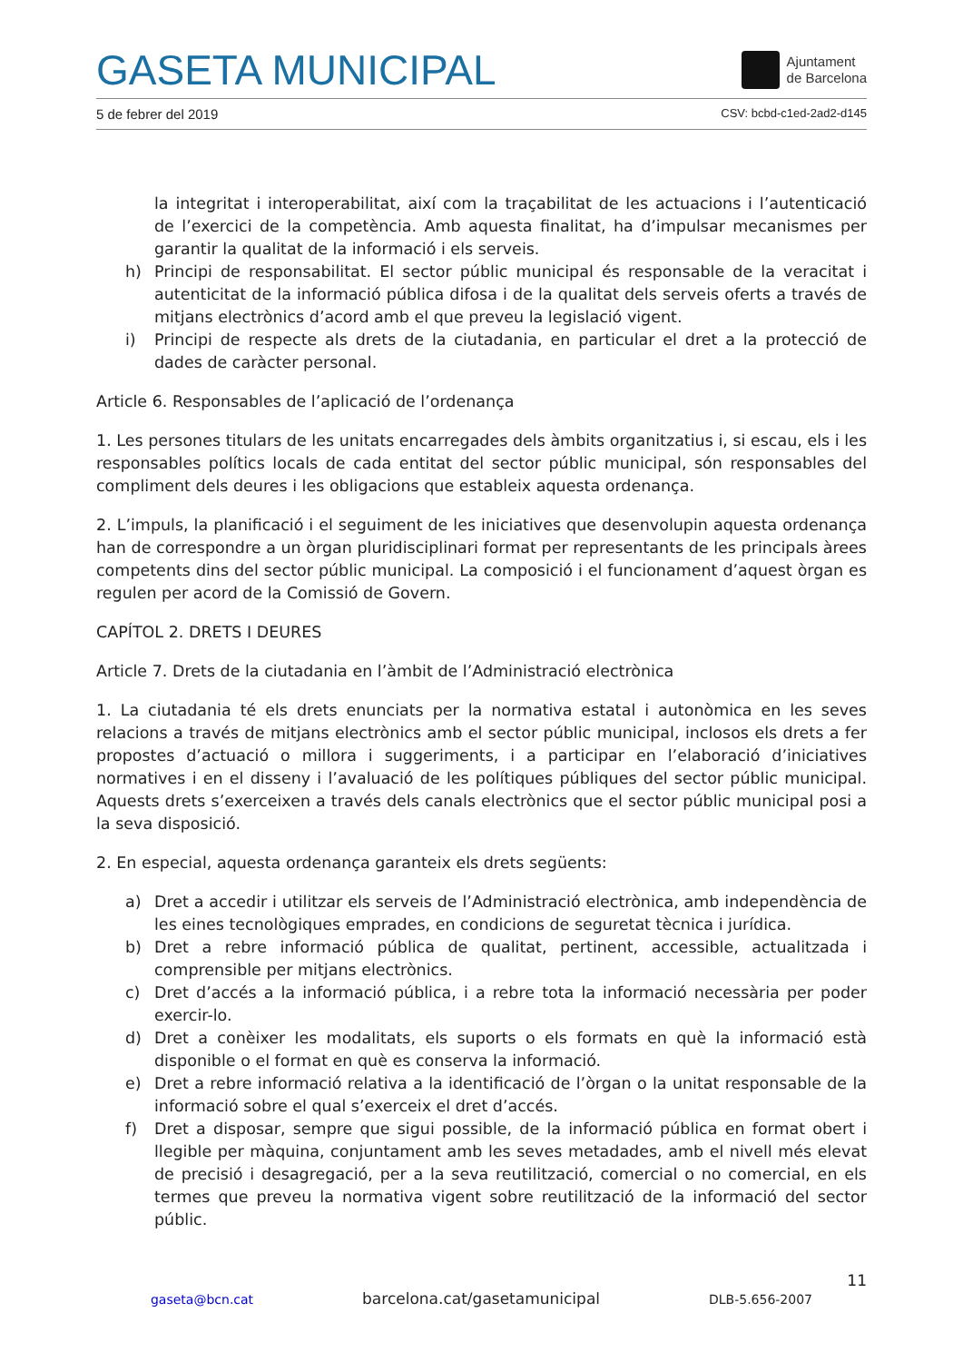GASETA MUNICIPAL Ajuntament
de Barcelona
5 de febrer del 2019 CSV: bcbd-c1ed-2ad2-d145
la integritat i interoperabilitat, així com la traçabilitat de les actuacions i l’autenticació de l’exercici de la competència. Amb aquesta finalitat, ha d’impulsar mecanismes per garantir la qualitat de la informació i els serveis.
h) Principi de responsabilitat. El sector públic municipal és responsable de la veracitat i autenticitat de la informació pública difosa i de la qualitat dels serveis oferts a través de mitjans electrònics d’acord amb el que preveu la legislació vigent.
i) Principi de respecte als drets de la ciutadania, en particular el dret a la protecció de dades de caràcter personal.
Article 6. Responsables de l’aplicació de l’ordenança
1. Les persones titulars de les unitats encarregades dels àmbits organitzatius i, si escau, els i les responsables polítics locals de cada entitat del sector públic municipal, són responsables del compliment dels deures i les obligacions que estableix aquesta ordenança.
2. L’impuls, la planificació i el seguiment de les iniciatives que desenvolupin aquesta ordenança han de correspondre a un òrgan pluridisciplinari format per representants de les principals àrees competents dins del sector públic municipal. La composició i el funcionament d’aquest òrgan es regulen per acord de la Comissió de Govern.
CAPÍTOL 2. DRETS I DEURES
Article 7. Drets de la ciutadania en l’àmbit de l’Administració electrònica
1. La ciutadania té els drets enunciats per la normativa estatal i autonòmica en les seves relacions a través de mitjans electrònics amb el sector públic municipal, inclosos els drets a fer propostes d’actuació o millora i suggeriments, i a participar en l’elaboració d’iniciatives normatives i en el disseny i l’avaluació de les polítiques públiques del sector públic municipal. Aquests drets s’exerceixen a través dels canals electrònics que el sector públic municipal posi a la seva disposició.
2. En especial, aquesta ordenança garanteix els drets següents:
a) Dret a accedir i utilitzar els serveis de l’Administració electrònica, amb independència de les eines tecnològiques emprades, en condicions de seguretat tècnica i jurídica.
b) Dret a rebre informació pública de qualitat, pertinent, accessible, actualitzada i comprensible per mitjans electrònics.
c) Dret d’accés a la informació pública, i a rebre tota la informació necessària per poder exercir-lo.
d) Dret a conèixer les modalitats, els suports o els formats en què la informació està disponible o el format en què es conserva la informació.
e) Dret a rebre informació relativa a la identificació de l’òrgan o la unitat responsable de la informació sobre el qual s’exerceix el dret d’accés.
f) Dret a disposar, sempre que sigui possible, de la informació pública en format obert i llegible per màquina, conjuntament amb les seves metadades, amb el nivell més elevat de precisió i desagregació, per a la seva reutilització, comercial o no comercial, en els termes que preveu la normativa vigent sobre reutilització de la informació del sector públic.
11
gaseta@bcn.cat barcelona.cat/gasetamunicipal DLB-5.656-2007